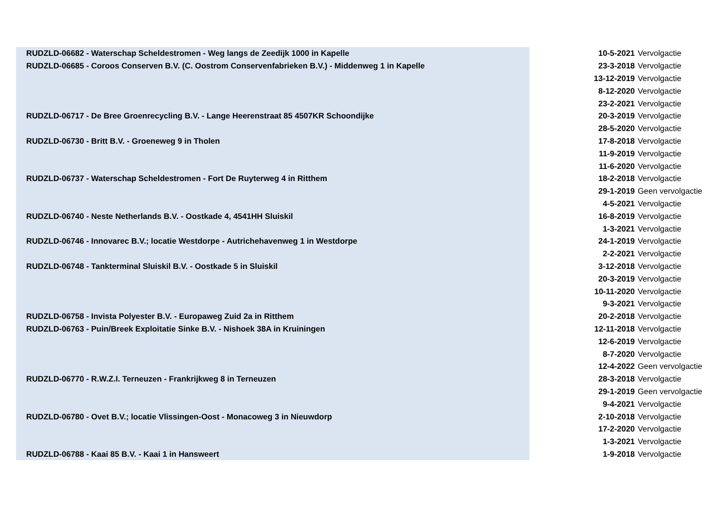| RUDZLD-06682 - Waterschap Scheldestromen - Weg langs de Zeedijk 1000 in Kapelle | | 10-5-2021 | Vervolgactie |
| RUDZLD-06685 - Coroos Conserven B.V. (C. Oostrom Conservenfabrieken B.V.) - Middenweg 1 in Kapelle | | 23-3-2018 | Vervolgactie |
| | | 13-12-2019 | Vervolgactie |
| | | 8-12-2020 | Vervolgactie |
| | | 23-2-2021 | Vervolgactie |
| RUDZLD-06717 - De Bree Groenrecycling B.V. - Lange Heerenstraat 85 4507KR Schoondijke | | 20-3-2019 | Vervolgactie |
| | | 28-5-2020 | Vervolgactie |
| RUDZLD-06730 - Britt B.V. - Groeneweg 9 in Tholen | | 17-8-2018 | Vervolgactie |
| | | 11-9-2019 | Vervolgactie |
| | | 11-6-2020 | Vervolgactie |
| RUDZLD-06737 - Waterschap Scheldestromen - Fort De Ruyterweg 4 in Ritthem | | 18-2-2018 | Vervolgactie |
| | | 29-1-2019 | Geen vervolgactie |
| | | 4-5-2021 | Vervolgactie |
| RUDZLD-06740 - Neste Netherlands B.V. - Oostkade 4, 4541HH Sluiskil | | 16-8-2019 | Vervolgactie |
| | | 1-3-2021 | Vervolgactie |
| RUDZLD-06746 - Innovarec B.V.; locatie Westdorpe - Autrichehavenweg 1 in Westdorpe | | 24-1-2019 | Vervolgactie |
| | | 2-2-2021 | Vervolgactie |
| RUDZLD-06748 - Tankterminal Sluiskil B.V. - Oostkade 5 in Sluiskil | | 3-12-2018 | Vervolgactie |
| | | 20-3-2019 | Vervolgactie |
| | | 10-11-2020 | Vervolgactie |
| | | 9-3-2021 | Vervolgactie |
| RUDZLD-06758 - Invista Polyester B.V. - Europaweg Zuid 2a in Ritthem | | 20-2-2018 | Vervolgactie |
| RUDZLD-06763 - Puin/Breek Exploitatie Sinke B.V. - Nishoek 38A in Kruiningen | | 12-11-2018 | Vervolgactie |
| | | 12-6-2019 | Vervolgactie |
| | | 8-7-2020 | Vervolgactie |
| | | 12-4-2022 | Geen vervolgactie |
| RUDZLD-06770 - R.W.Z.I. Terneuzen - Frankrijkweg 8 in Terneuzen | | 28-3-2018 | Vervolgactie |
| | | 29-1-2019 | Geen vervolgactie |
| | | 9-4-2021 | Vervolgactie |
| RUDZLD-06780 - Ovet B.V.; locatie Vlissingen-Oost - Monacoweg 3 in Nieuwdorp | | 2-10-2018 | Vervolgactie |
| | | 17-2-2020 | Vervolgactie |
| | | 1-3-2021 | Vervolgactie |
| RUDZLD-06788 - Kaai 85 B.V. - Kaai 1 in Hansweert | | 1-9-2018 | Vervolgactie |